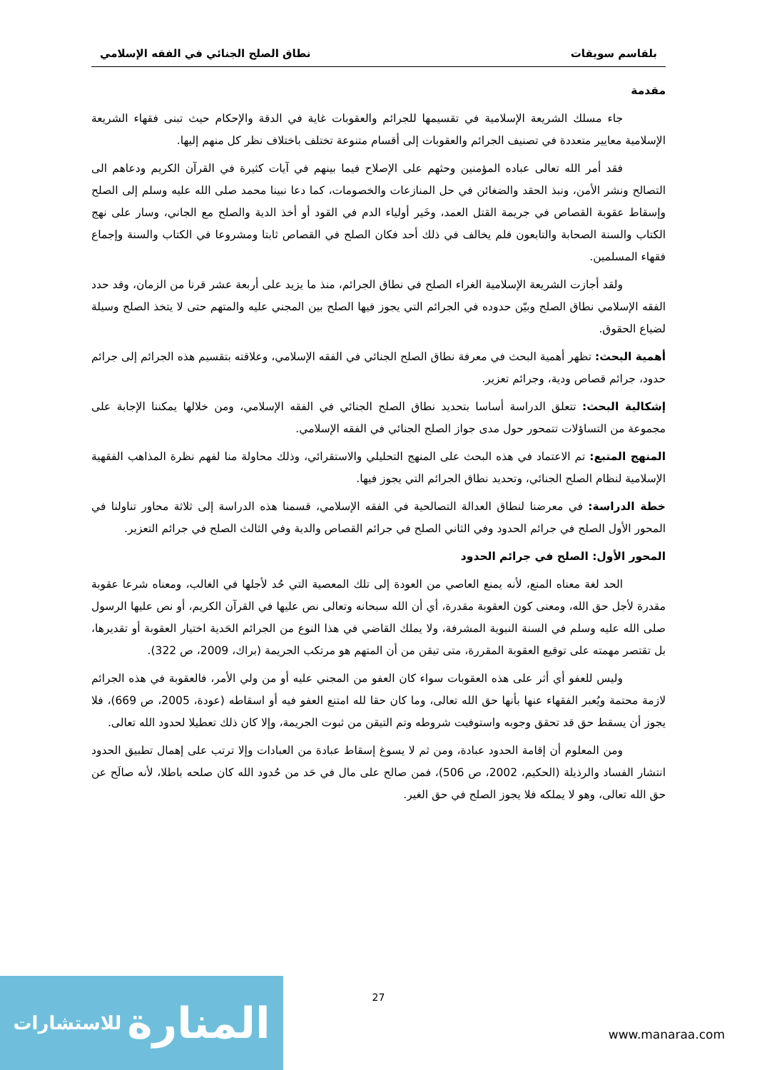بلقاسم سويقات نطاق الصلح الجنائي في الفقه الإسلامي
مقدمة
جاء مسلك الشريعة الإسلامية في تقسيمها للجرائم والعقوبات غاية في الدقة والإحكام حيث تبنى فقهاء الشريعة الإسلامية معايير متعددة في تصنيف الجرائم والعقوبات إلى أقسام متنوعة تختلف باختلاف نظر كل منهم إليها.
فقد أمر الله تعالى عباده المؤمنين وحثهم على الإصلاح فيما بينهم في آيات كثيرة في القرآن الكريم ودعاهم الى التصالح ونشر الأمن، ونبذ الحقد والضغائن في حل المنازعات والخصومات، كما دعا نبينا محمد صلى الله عليه وسلم إلى الصلح وإسقاط عقوبة القصاص في جريمة القتل العمد، وخَير أولياء الدم في القود أو أخذ الدية والصلح مع الجاني، وسار على نهج الكتاب والسنة الصحابة والتابعون فلم يخالف في ذلك أحد فكان الصلح في القصاص ثابتا ومشروعا في الكتاب والسنة وإجماع فقهاء المسلمين.
ولقد أجازت الشريعة الإسلامية الغراء الصلح في نطاق الجرائم، منذ ما يزيد على أربعة عشر قرنا من الزمان، وقد حدد الفقه الإسلامي نطاق الصلح وبيّن حدوده في الجرائم التي يجوز فيها الصلح بين المجني عليه والمتهم حتى لا يتخذ الصلح وسيلة لضياع الحقوق.
أهمية البحث: تظهر أهمية البحث في معرفة نطاق الصلح الجنائي في الفقه الإسلامي، وعلاقته بتقسيم هذه الجرائم إلى جرائم حدود، جرائم قصاص ودية، وجرائم تعزير.
إشكالية البحث: تتعلق الدراسة أساسا بتحديد نطاق الصلح الجنائي في الفقه الإسلامي، ومن خلالها يمكننا الإجابة على مجموعة من التساؤلات تتمحور حول مدى جواز الصلح الجنائي في الفقه الإسلامي.
المنهج المتبع: تم الاعتماد في هذه البحث على المنهج التحليلي والاستقرائي، وذلك محاولة منا لفهم نظرة المذاهب الفقهية الإسلامية لنظام الصلح الجنائي، وتحديد نطاق الجرائم التي يجوز فيها.
خطة الدراسة: في معرضنا لنطاق العدالة التصالحية في الفقه الإسلامي، قسمنا هذه الدراسة إلى ثلاثة محاور تناولنا في المحور الأول الصلح في جرائم الحدود وفي الثاني الصلح في جرائم القصاص والدية وفي الثالث الصلح في جرائم التعزير.
المحور الأول: الصلح في جرائم الحدود
الحد لغة معناه المنع، لأنه يمنع العاصي من العودة إلى تلك المعصية التي حُد لأجلها في الغالب، ومعناه شرعا عقوبة مقدرة لأجل حق الله، ومعنى كون العقوبة مقدرة، أي أن الله سبحانه وتعالى نص عليها في القرآن الكريم، أو نص عليها الرسول صلى الله عليه وسلم في السنة النبوية المشرفة، ولا يملك القاضي في هذا النوع من الجرائم الحَدية اختيار العقوبة أو تقديرها، بل تقتصر مهمته على توقيع العقوبة المقررة، متى تيقن من أن المتهم هو مرتكب الجريمة (براك، 2009، ص 322).
وليس للعفو أي أثر على هذه العقوبات سواء كان العفو من المجني عليه أو من ولي الأمر، فالعقوبة في هذه الجرائم لازمة محتمة ويُعبر الفقهاء عنها بأنها حق الله تعالى، وما كان حقا لله امتنع العفو فيه أو اسقاطه (عودة، 2005، ص 669)، فلا يجوز أن يسقط حق قد تحقق وجوبه واستوفيت شروطه وتم التيقن من ثبوت الجريمة، وإلا كان ذلك تعطيلا لحدود الله تعالى.
ومن المعلوم أن إقامة الحدود عبادة، ومن ثم لا يسوغ إسقاط عبادة من العبادات وإلا ترتب على إهمال تطبيق الحدود انتشار الفساد والرذيلة (الحكيم، 2002، ص 506)، فمن صالح على مال في حَد من حُدود الله كان صلحه باطلا، لأنه صالَح عن حق الله تعالى، وهو لا يملكه فلا يجوز الصلح في حق الغير.
27
المنارة للاستشارات
www.manaraa.com